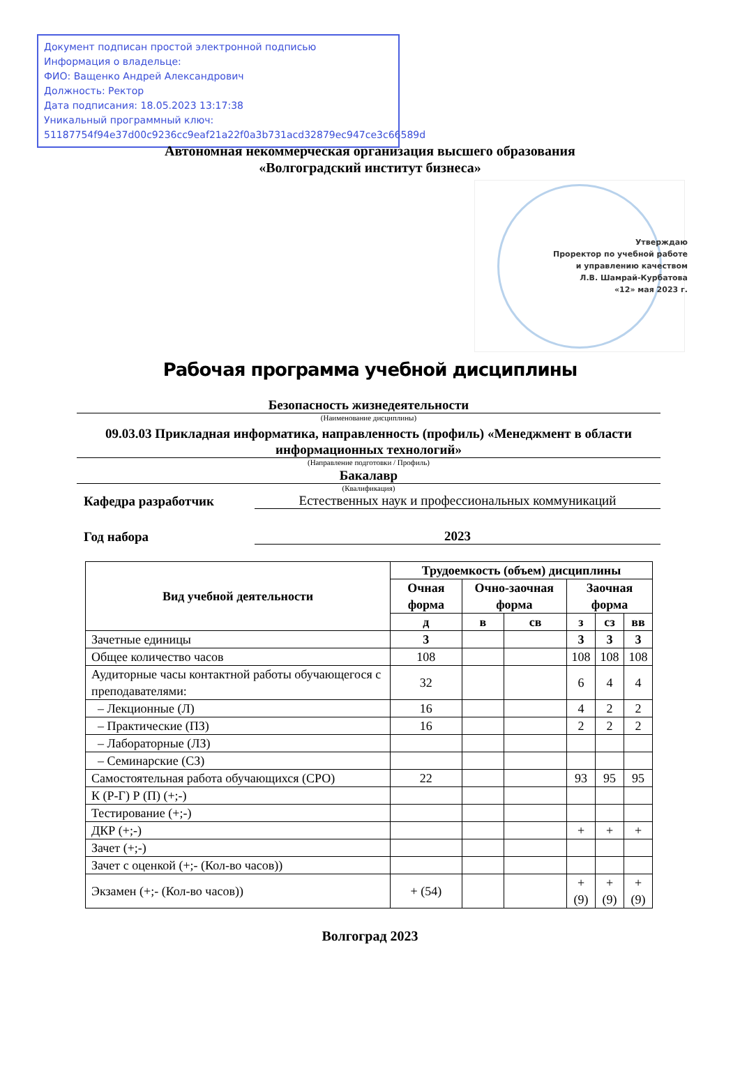Документ подписан простой электронной подписью
Информация о владельце:
ФИО: Ващенко Андрей Александрович
Должность: Ректор
Дата подписания: 18.05.2023 13:17:38
Уникальный программный ключ:
51187754f94e37d00c9236cc9eaf21a22f0a3b731acd32879ec947ce3c66589d
Автономная некоммерческая организация высшего образования
«Волгоградский институт бизнеса»
Утверждаю
Проректор по учебной работе
и управлению качеством
Л.В. Шамрай-Курбатова
«12» мая 2023 г.
Рабочая программа учебной дисциплины
Безопасность жизнедеятельности
(Наименование дисциплины)
09.03.03 Прикладная информатика, направленность (профиль) «Менеджмент в области информационных технологий»
(Направление подготовки / Профиль)
Бакалавр
(Квалификация)
Кафедра разработчик Естественных наук и профессиональных коммуникаций
Год набора 2023
| Вид учебной деятельности | Трудоемкость (объем) дисциплины | | | | | |
| --- | --- | --- | --- | --- | --- | --- |
| | Очная форма | Очно-заочная форма | | Заочная форма | | |
| | д | в | св | з | сз | вв |
| Зачетные единицы | 3 | | | 3 | 3 | 3 |
| Общее количество часов | 108 | | | 108 | 108 | 108 |
| Аудиторные часы контактной работы обучающегося с преподавателями: | 32 | | | 6 | 4 | 4 |
| – Лекционные (Л) | 16 | | | 4 | 2 | 2 |
| – Практические (ПЗ) | 16 | | | 2 | 2 | 2 |
| – Лабораторные (ЛЗ) | | | | | | |
| – Семинарские (СЗ) | | | | | | |
| Самостоятельная работа обучающихся (СРО) | 22 | | | 93 | 95 | 95 |
| К (Р-Г) Р (П) (+;-) | | | | | | |
| Тестирование (+;-) | | | | | | |
| ДКР (+;-) | | | | + | + | + |
| Зачет (+;-) | | | | | | |
| Зачет с оценкой (+;- (Кол-во часов)) | | | | | | |
| Экзамен (+;- (Кол-во часов)) | + (54) | | | + (9) | + (9) | + (9) |
Волгоград 2023